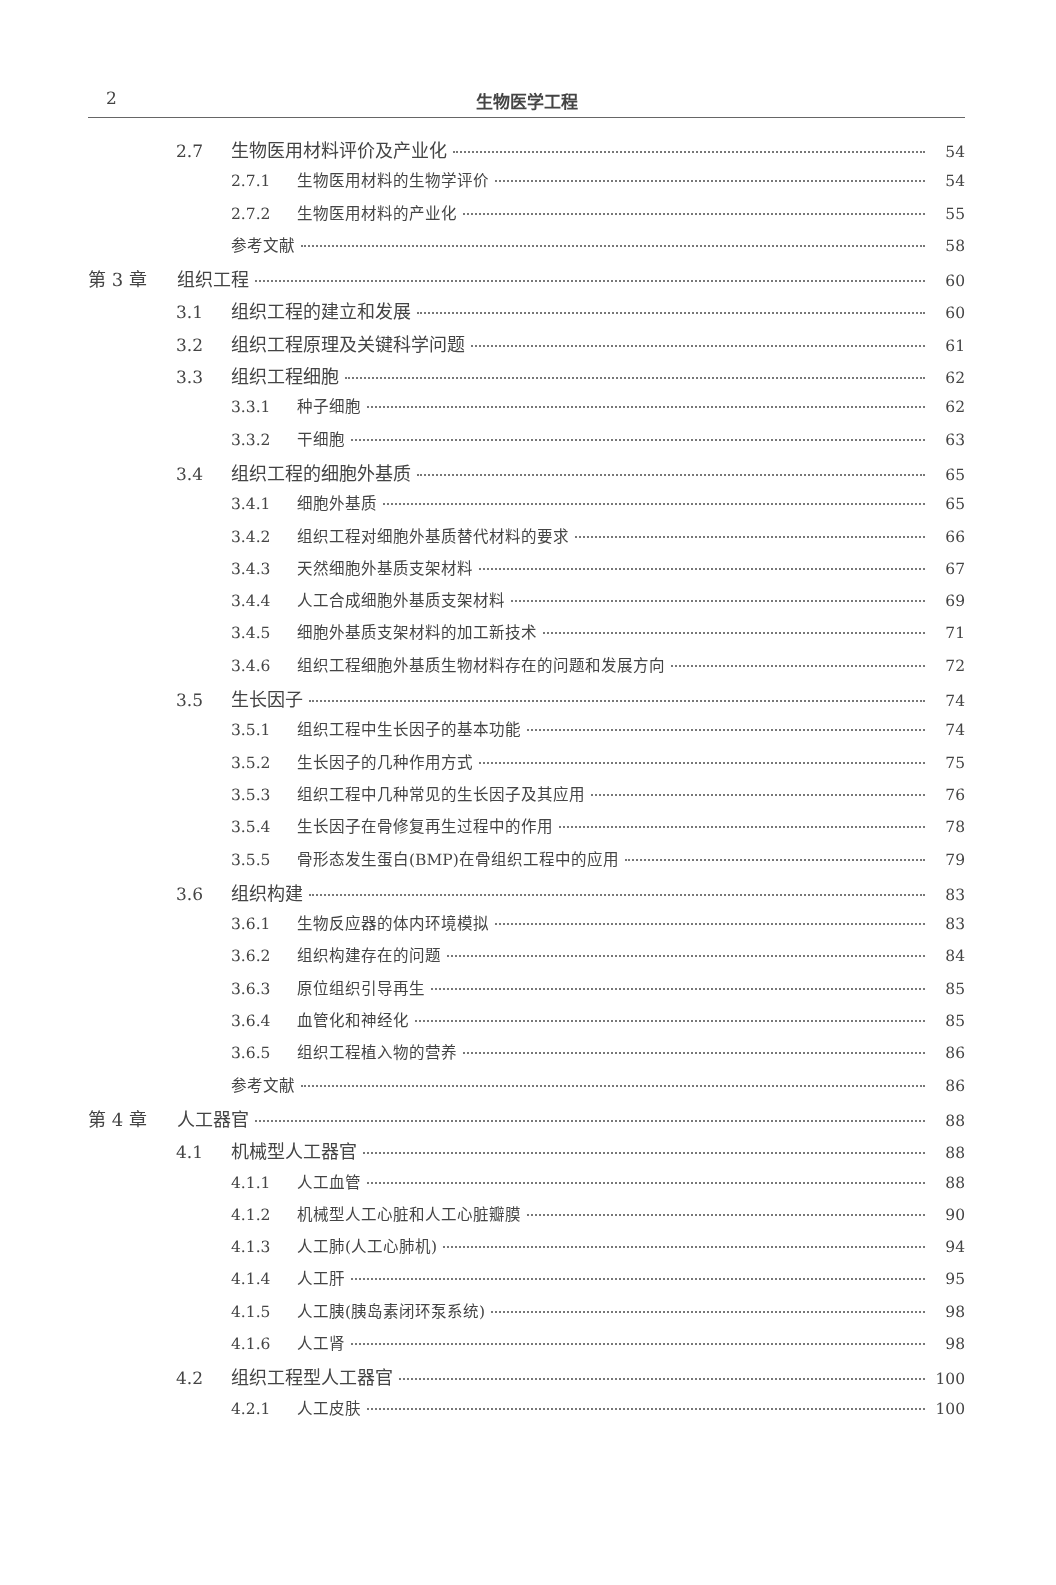2
生物医学工程
2.7 生物医用材料评价及产业化 54
2.7.1 生物医用材料的生物学评价 54
2.7.2 生物医用材料的产业化 55
参考文献 58
第 3 章 组织工程 60
3.1 组织工程的建立和发展 60
3.2 组织工程原理及关键科学问题 61
3.3 组织工程细胞 62
3.3.1 种子细胞 62
3.3.2 干细胞 63
3.4 组织工程的细胞外基质 65
3.4.1 细胞外基质 65
3.4.2 组织工程对细胞外基质替代材料的要求 66
3.4.3 天然细胞外基质支架材料 67
3.4.4 人工合成细胞外基质支架材料 69
3.4.5 细胞外基质支架材料的加工新技术 71
3.4.6 组织工程细胞外基质生物材料存在的问题和发展方向 72
3.5 生长因子 74
3.5.1 组织工程中生长因子的基本功能 74
3.5.2 生长因子的几种作用方式 75
3.5.3 组织工程中几种常见的生长因子及其应用 76
3.5.4 生长因子在骨修复再生过程中的作用 78
3.5.5 骨形态发生蛋白(BMP)在骨组织工程中的应用 79
3.6 组织构建 83
3.6.1 生物反应器的体内环境模拟 83
3.6.2 组织构建存在的问题 84
3.6.3 原位组织引导再生 85
3.6.4 血管化和神经化 85
3.6.5 组织工程植入物的营养 86
参考文献 86
第 4 章 人工器官 88
4.1 机械型人工器官 88
4.1.1 人工血管 88
4.1.2 机械型人工心脏和人工心脏瓣膜 90
4.1.3 人工肺(人工心肺机) 94
4.1.4 人工肝 95
4.1.5 人工胰(胰岛素闭环泵系统) 98
4.1.6 人工肾 98
4.2 组织工程型人工器官 100
4.2.1 人工皮肤 100